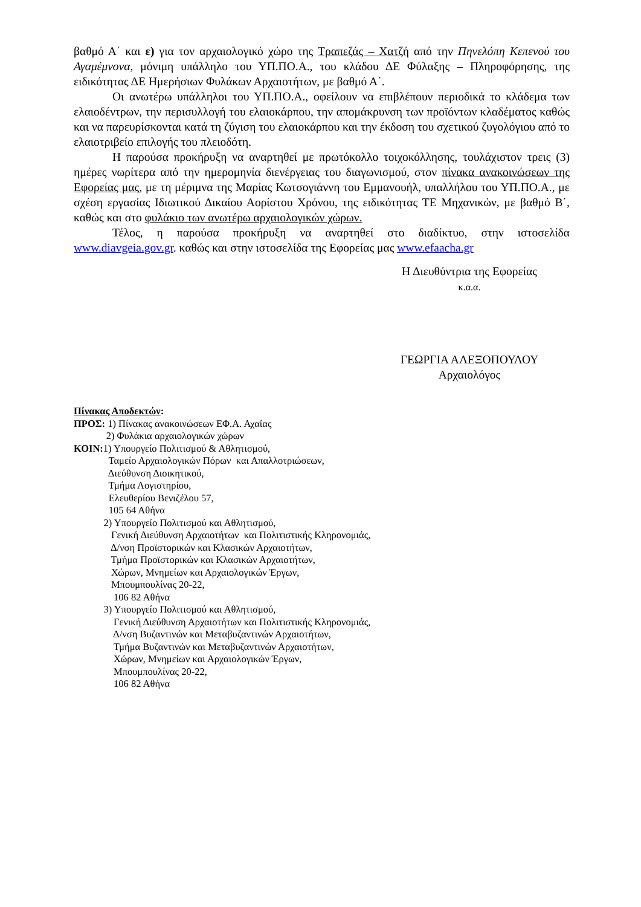βαθμό Α΄ και ε) για τον αρχαιολογικό χώρο της Τραπεζάς – Χατζή από την Πηνελόπη Κεπενού του Αγαμέμνονα, μόνιμη υπάλληλο του ΥΠ.ΠΟ.Α., του κλάδου ΔΕ Φύλαξης – Πληροφόρησης, της ειδικότητας ΔΕ Ημερήσιων Φυλάκων Αρχαιοτήτων, με βαθμό Α΄.
Οι ανωτέρω υπάλληλοι του ΥΠ.ΠΟ.Α., οφείλουν να επιβλέπουν περιοδικά το κλάδεμα των ελαιοδέντρων, την περισυλλογή του ελαιοκάρπου, την απομάκρυνση των προϊόντων κλαδέματος καθώς και να παρευρίσκονται κατά τη ζύγιση του ελαιοκάρπου και την έκδοση του σχετικού ζυγολόγιου από το ελαιοτριβείο επιλογής του πλειοδότη.
Η παρούσα προκήρυξη να αναρτηθεί με πρωτόκολλο τοιχοκόλλησης, τουλάχιστον τρεις (3) ημέρες νωρίτερα από την ημερομηνία διενέργειας του διαγωνισμού, στον πίνακα ανακοινώσεων της Εφορείας μας, με τη μέριμνα της Μαρίας Κωτσογιάννη του Εμμανουήλ, υπαλλήλου του ΥΠ.ΠΟ.Α., με σχέση εργασίας Ιδιωτικού Δικαίου Αορίστου Χρόνου, της ειδικότητας ΤΕ Μηχανικών, με βαθμό Β΄, καθώς και στο φυλάκιο των ανωτέρω αρχαιολογικών χώρων.
Τέλος, η παρούσα προκήρυξη να αναρτηθεί στο διαδίκτυο, στην ιστοσελίδα www.diavgeia.gov.gr. καθώς και στην ιστοσελίδα της Εφορείας μας www.efaacha.gr
Η Διευθύντρια της Εφορείας
κ.α.α.
ΓΕΩΡΓΙΑ ΑΛΕΞΟΠΟΥΛΟΥ
Αρχαιολόγος
Πίνακας Αποδεκτών:
ΠΡΟΣ: 1) Πίνακας ανακοινώσεων ΕΦ.Α. Αχαΐας
2) Φυλάκια αρχαιολογικών χώρων
ΚΟΙΝ: 1) Υπουργείο Πολιτισμού & Αθλητισμού,
Ταμείο Αρχαιολογικών Πόρων και Απαλλοτριώσεων,
Διεύθυνση Διοικητικού,
Τμήμα Λογιστηρίου,
Ελευθερίου Βενιζέλου 57,
105 64 Αθήνα
2) Υπουργείο Πολιτισμού και Αθλητισμού,
Γενική Διεύθυνση Αρχαιοτήτων και Πολιτιστικής Κληρονομιάς,
Δ/νση Προϊστορικών και Κλασικών Αρχαιοτήτων,
Τμήμα Προϊστορικών και Κλασικών Αρχαιοτήτων,
Χώρων, Μνημείων και Αρχαιολογικών Έργων,
Μπουμπουλίνας 20-22,
106 82 Αθήνα
3) Υπουργείο Πολιτισμού και Αθλητισμού,
Γενική Διεύθυνση Αρχαιοτήτων και Πολιτιστικής Κληρονομιάς,
Δ/νση Βυζαντινών και Μεταβυζαντινών Αρχαιοτήτων,
Τμήμα Βυζαντινών και Μεταβυζαντινών Αρχαιοτήτων,
Χώρων, Μνημείων και Αρχαιολογικών Έργων,
Μπουμπουλίνας 20-22,
106 82 Αθήνα